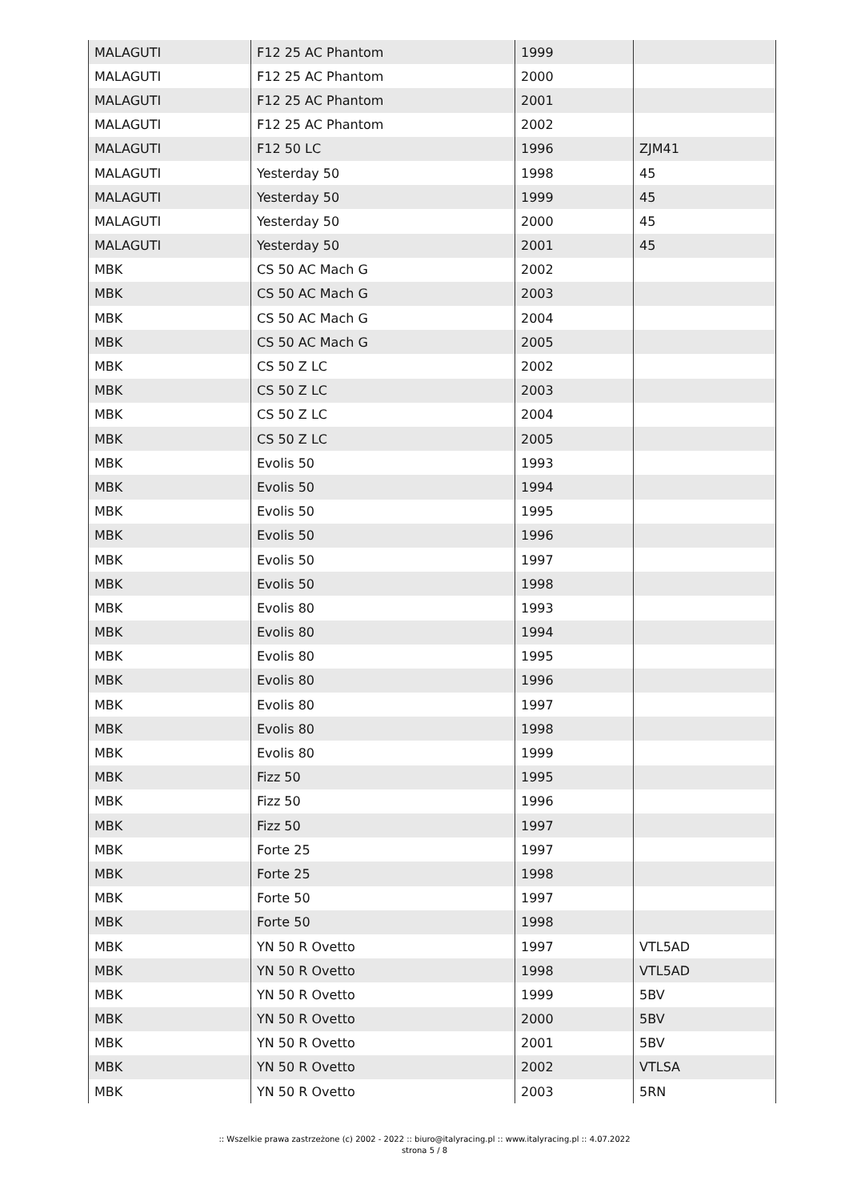| MALAGUTI | F12 25 AC Phantom | 1999 | |
| MALAGUTI | F12 25 AC Phantom | 2000 | |
| MALAGUTI | F12 25 AC Phantom | 2001 | |
| MALAGUTI | F12 25 AC Phantom | 2002 | |
| MALAGUTI | F12 50 LC | 1996 | ZJM41 |
| MALAGUTI | Yesterday 50 | 1998 | 45 |
| MALAGUTI | Yesterday 50 | 1999 | 45 |
| MALAGUTI | Yesterday 50 | 2000 | 45 |
| MALAGUTI | Yesterday 50 | 2001 | 45 |
| MBK | CS 50 AC Mach G | 2002 | |
| MBK | CS 50 AC Mach G | 2003 | |
| MBK | CS 50 AC Mach G | 2004 | |
| MBK | CS 50 AC Mach G | 2005 | |
| MBK | CS 50 Z LC | 2002 | |
| MBK | CS 50 Z LC | 2003 | |
| MBK | CS 50 Z LC | 2004 | |
| MBK | CS 50 Z LC | 2005 | |
| MBK | Evolis 50 | 1993 | |
| MBK | Evolis 50 | 1994 | |
| MBK | Evolis 50 | 1995 | |
| MBK | Evolis 50 | 1996 | |
| MBK | Evolis 50 | 1997 | |
| MBK | Evolis 50 | 1998 | |
| MBK | Evolis 80 | 1993 | |
| MBK | Evolis 80 | 1994 | |
| MBK | Evolis 80 | 1995 | |
| MBK | Evolis 80 | 1996 | |
| MBK | Evolis 80 | 1997 | |
| MBK | Evolis 80 | 1998 | |
| MBK | Evolis 80 | 1999 | |
| MBK | Fizz 50 | 1995 | |
| MBK | Fizz 50 | 1996 | |
| MBK | Fizz 50 | 1997 | |
| MBK | Forte 25 | 1997 | |
| MBK | Forte 25 | 1998 | |
| MBK | Forte 50 | 1997 | |
| MBK | Forte 50 | 1998 | |
| MBK | YN 50 R Ovetto | 1997 | VTL5AD |
| MBK | YN 50 R Ovetto | 1998 | VTL5AD |
| MBK | YN 50 R Ovetto | 1999 | 5BV |
| MBK | YN 50 R Ovetto | 2000 | 5BV |
| MBK | YN 50 R Ovetto | 2001 | 5BV |
| MBK | YN 50 R Ovetto | 2002 | VTLSA |
| MBK | YN 50 R Ovetto | 2003 | 5RN |
:: Wszelkie prawa zastrzeżone (c) 2002 - 2022 :: biuro@italyracing.pl :: www.italyracing.pl :: 4.07.2022
strona 5 / 8